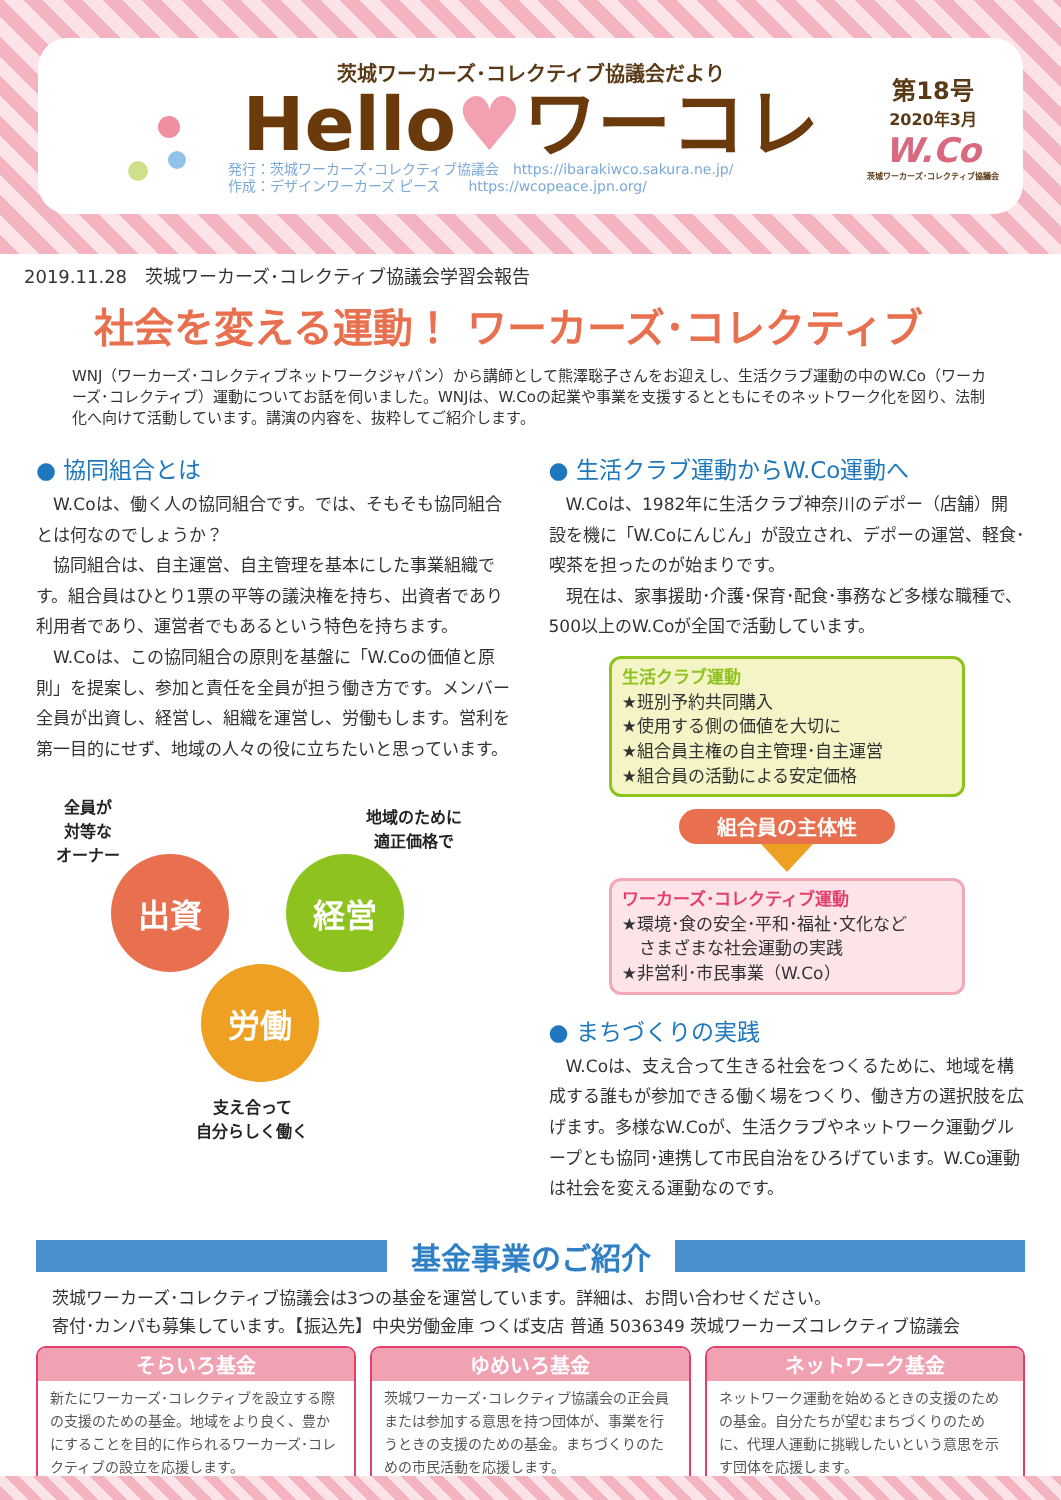茨城ワーカーズ･コレクティブ協議会だより
Hello♥ワーコレ
発行：茨城ワーカーズ･コレクティブ協議会　https://ibarakiwco.sakura.ne.jp/
作成：デザインワーカーズ ピース　　https://wcopeace.jpn.org/
第18号
2020年3月
W.Co
茨城ワーカーズ･コレクティブ協議会
2019.11.28　茨城ワーカーズ･コレクティブ協議会学習会報告
社会を変える運動！ ワーカーズ･コレクティブ
WNJ（ワーカーズ･コレクティブネットワークジャパン）から講師として熊澤聡子さんをお迎えし、生活クラブ運動の中のW.Co（ワーカーズ･コレクティブ）運動についてお話を伺いました。WNJは、W.Coの起業や事業を支援するとともにそのネットワーク化を図り、法制化へ向けて活動しています。講演の内容を、抜粋してご紹介します。
● 協同組合とは
W.Coは、働く人の協同組合です。では、そもそも協同組合とは何なのでしょうか？
協同組合は、自主運営、自主管理を基本にした事業組織です。組合員はひとり1票の平等の議決権を持ち、出資者であり利用者であり、運営者でもあるという特色を持ちます。
W.Coは、この協同組合の原則を基盤に「W.Coの価値と原則」を提案し、参加と責任を全員が担う働き方です。メンバー全員が出資し、経営し、組織を運営し、労働もします。営利を第一目的にせず、地域の人々の役に立ちたいと思っています。
全員が
対等な
オーナー
地域のために
適正価格で
出資 経営
労働
支え合って
自分らしく働く
● 生活クラブ運動からW.Co運動へ
W.Coは、1982年に生活クラブ神奈川のデポー（店舗）開設を機に「W.Coにんじん」が設立され、デポーの運営、軽食･喫茶を担ったのが始まりです。
現在は、家事援助･介護･保育･配食･事務など多様な職種で、500以上のW.Coが全国で活動しています。
生活クラブ運動
★班別予約共同購入
★使用する側の価値を大切に
★組合員主権の自主管理･自主運営
★組合員の活動による安定価格
組合員の主体性
ワーカーズ･コレクティブ運動
★環境･食の安全･平和･福祉･文化など
　さまざまな社会運動の実践
★非営利･市民事業（W.Co）
● まちづくりの実践
W.Coは、支え合って生きる社会をつくるために、地域を構成する誰もが参加できる働く場をつくり、働き方の選択肢を広げます。多様なW.Coが、生活クラブやネットワーク運動グループとも協同･連携して市民自治をひろげています。W.Co運動は社会を変える運動なのです。
基金事業のご紹介
茨城ワーカーズ･コレクティブ協議会は3つの基金を運営しています。詳細は、お問い合わせください。
寄付･カンパも募集しています。【振込先】中央労働金庫 つくば支店 普通 5036349 茨城ワーカーズコレクティブ協議会
そらいろ基金
新たにワーカーズ･コレクティブを設立する際の支援のための基金。地域をより良く、豊かにすることを目的に作られるワーカーズ･コレクティブの設立を応援します。
ゆめいろ基金
茨城ワーカーズ･コレクティブ協議会の正会員または参加する意思を持つ団体が、事業を行うときの支援のための基金。まちづくりのための市民活動を応援します。
ネットワーク基金
ネットワーク運動を始めるときの支援のための基金。自分たちが望むまちづくりのために、代理人運動に挑戦したいという意思を示す団体を応援します。